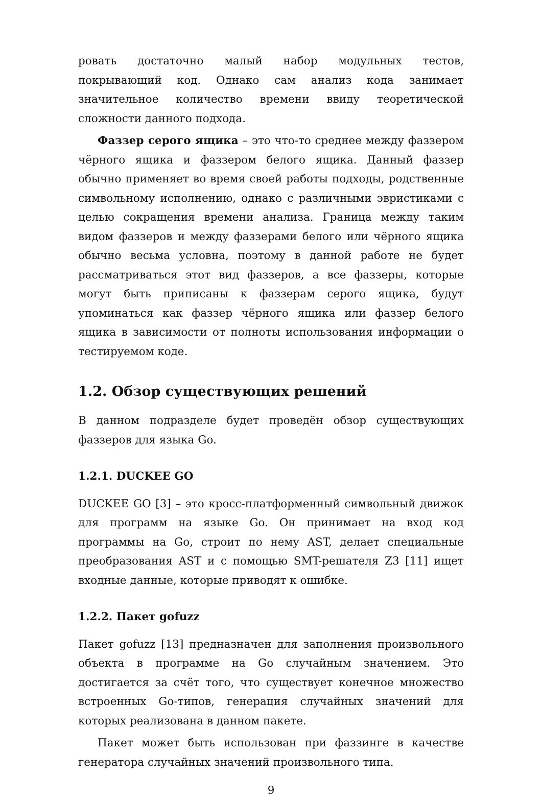ровать достаточно малый набор модульных тестов, покрывающий код. Однако сам анализ кода занимает значительное количество времени ввиду теоретической сложности данного подхода.
Фаззер серого ящика – это что-то среднее между фаззером чёрного ящика и фаззером белого ящика. Данный фаззер обычно применяет во время своей работы подходы, родственные символьному исполнению, однако с различными эвристиками с целью сокращения времени анализа. Граница между таким видом фаззеров и между фаззерами белого или чёрного ящика обычно весьма условна, поэтому в данной работе не будет рассматриваться этот вид фаззеров, а все фаззеры, которые могут быть приписаны к фаззерам серого ящика, будут упоминаться как фаззер чёрного ящика или фаззер белого ящика в зависимости от полноты использования информации о тестируемом коде.
1.2. Обзор существующих решений
В данном подразделе будет проведён обзор существующих фаззеров для языка Go.
1.2.1. DUCKEE GO
DUCKEE GO [3] – это кросс-платформенный символьный движок для программ на языке Go. Он принимает на вход код программы на Go, строит по нему AST, делает специальные преобразования AST и с помощью SMT-решателя Z3 [11] ищет входные данные, которые приводят к ошибке.
1.2.2. Пакет gofuzz
Пакет gofuzz [13] предназначен для заполнения произвольного объекта в программе на Go случайным значением. Это достигается за счёт того, что существует конечное множество встроенных Go-типов, генерация случайных значений для которых реализована в данном пакете.
Пакет может быть использован при фаззинге в качестве генератора случайных значений произвольного типа.
9